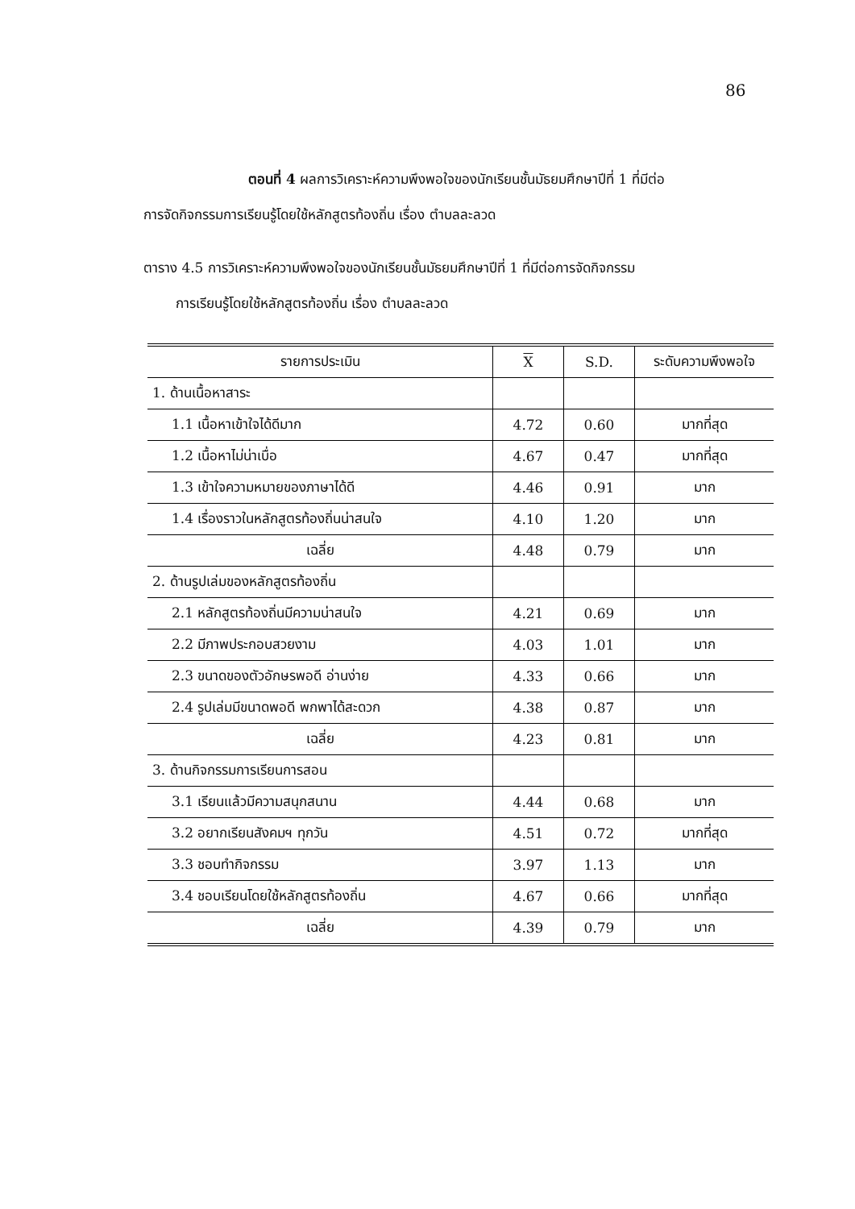86
ตอนที่ 4 ผลการวิเคราะห์ความพึงพอใจของนักเรียนชั้นมัธยมศึกษาปีที่ 1 ที่มีต่อ
การจัดกิจกรรมการเรียนรู้โดยใช้หลักสูตรท้องถิ่น เรื่อง ตำบลละลวด
ตาราง 4.5 การวิเคราะห์ความพึงพอใจของนักเรียนชั้นมัธยมศึกษาปีที่ 1 ที่มีต่อการจัดกิจกรรม
การเรียนรู้โดยใช้หลักสูตรท้องถิ่น เรื่อง ตำบลละลวด
| รายการประเมิน | X | S.D. | ระดับความพึงพอใจ |
| --- | --- | --- | --- |
| 1. ด้านเนื้อหาสาระ | | | |
| 1.1 เนื้อหาเข้าใจได้ดีมาก | 4.72 | 0.60 | มากที่สุด |
| 1.2 เนื้อหาไม่น่าเบื่อ | 4.67 | 0.47 | มากที่สุด |
| 1.3 เข้าใจความหมายของภาษาได้ดี | 4.46 | 0.91 | มาก |
| 1.4 เรื่องราวในหลักสูตรท้องถิ่นน่าสนใจ | 4.10 | 1.20 | มาก |
| เฉลี่ย | 4.48 | 0.79 | มาก |
| 2. ด้านรูปเล่มของหลักสูตรท้องถิ่น | | | |
| 2.1 หลักสูตรท้องถิ่นมีความน่าสนใจ | 4.21 | 0.69 | มาก |
| 2.2 มีภาพประกอบสวยงาม | 4.03 | 1.01 | มาก |
| 2.3 ขนาดของตัวอักษรพอดี อ่านง่าย | 4.33 | 0.66 | มาก |
| 2.4 รูปเล่มมีขนาดพอดี พกพาได้สะดวก | 4.38 | 0.87 | มาก |
| เฉลี่ย | 4.23 | 0.81 | มาก |
| 3. ด้านกิจกรรมการเรียนการสอน | | | |
| 3.1 เรียนแล้วมีความสนุกสนาน | 4.44 | 0.68 | มาก |
| 3.2 อยากเรียนสังคมฯ ทุกวัน | 4.51 | 0.72 | มากที่สุด |
| 3.3 ชอบทำกิจกรรม | 3.97 | 1.13 | มาก |
| 3.4 ชอบเรียนโดยใช้หลักสูตรท้องถิ่น | 4.67 | 0.66 | มากที่สุด |
| เฉลี่ย | 4.39 | 0.79 | มาก |